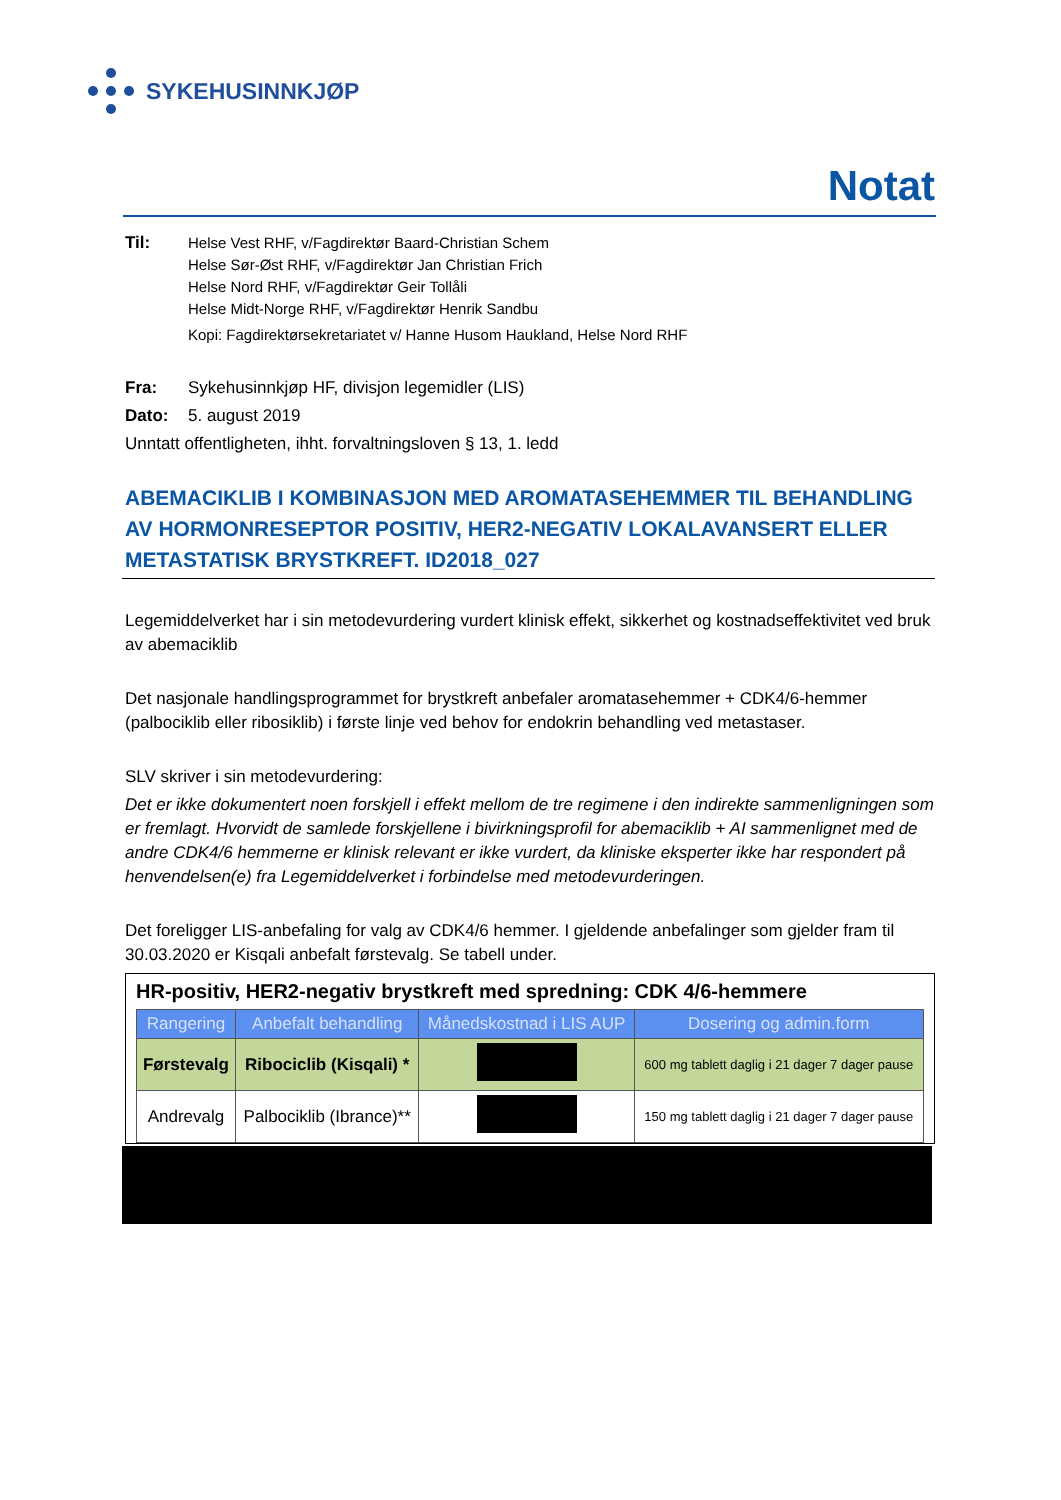SYKEHUSINNKJØP
Notat
Til: Helse Vest RHF, v/Fagdirektør Baard-Christian Schem
Helse Sør-Øst RHF, v/Fagdirektør Jan Christian Frich
Helse Nord RHF, v/Fagdirektør Geir Tollåli
Helse Midt-Norge RHF, v/Fagdirektør Henrik Sandbu
Kopi: Fagdirektørsekretariatet v/ Hanne Husom Haukland, Helse Nord RHF
Fra: Sykehusinnkjøp HF, divisjon legemidler (LIS)
Dato: 5. august 2019
Unntatt offentligheten, ihht. forvaltningsloven § 13, 1. ledd
ABEMACIKLIB I KOMBINASJON MED AROMATASEHEMMER TIL BEHANDLING AV HORMONRESEPTOR POSITIV, HER2-NEGATIV LOKALAVANSERT ELLER METASTATISK BRYSTKREFT. ID2018_027
Legemiddelverket har i sin metodevurdering vurdert klinisk effekt, sikkerhet og kostnadseffektivitet ved bruk av abemaciklib
Det nasjonale handlingsprogrammet for brystkreft anbefaler aromatasehemmer + CDK4/6-hemmer (palbociklib eller ribosiklib) i første linje ved behov for endokrin behandling ved metastaser.
SLV skriver i sin metodevurdering:
Det er ikke dokumentert noen forskjell i effekt mellom de tre regimene i den indirekte sammenligningen som er fremlagt. Hvorvidt de samlede forskjellene i bivirkningsprofil for abemaciklib + AI sammenlignet med de andre CDK4/6 hemmerne er klinisk relevant er ikke vurdert, da kliniske eksperter ikke har respondert på henvendelsen(e) fra Legemiddelverket i forbindelse med metodevurderingen.
Det foreligger LIS-anbefaling for valg av CDK4/6 hemmer. I gjeldende anbefalinger som gjelder fram til 30.03.2020 er Kisqali anbefalt førstevalg. Se tabell under.
HR-positiv, HER2-negativ brystkreft med spredning: CDK 4/6-hemmere
| Rangering | Anbefalt behandling | Månedskostnad i LIS AUP | Dosering og admin.form |
| --- | --- | --- | --- |
| Førstevalg | Ribociclib (Kisqali) * | | 600 mg tablett daglig i 21 dager 7 dager pause |
| Andrevalg | Palbociklib (Ibrance)** | | 150 mg tablett daglig i 21 dager 7 dager pause |